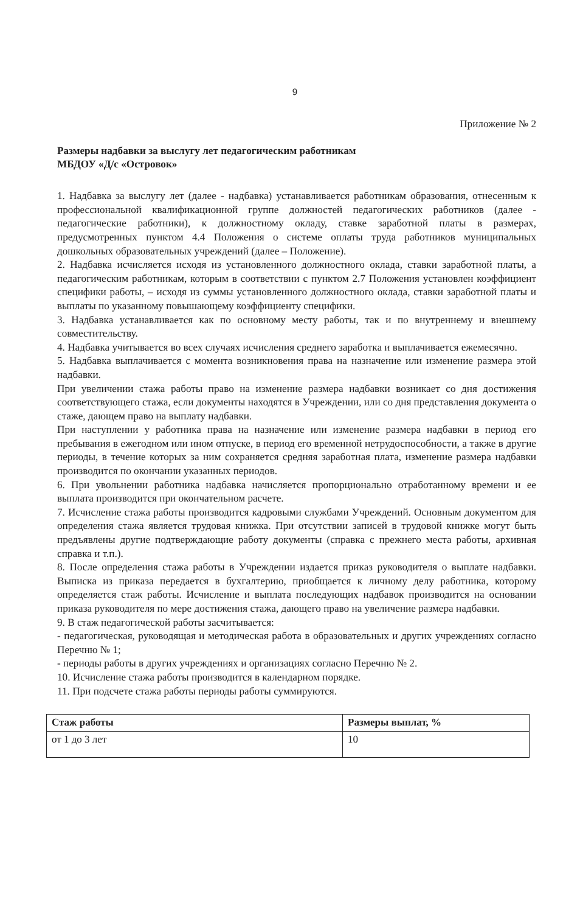9
Приложение № 2
Размеры надбавки за выслугу лет педагогическим работникам
МБДОУ «Д/с «Островок»
1. Надбавка за выслугу лет (далее - надбавка) устанавливается работникам образования, отнесенным к профессиональной квалификационной группе должностей педагогических работников (далее - педагогические работники), к должностному окладу, ставке заработной платы в размерах, предусмотренных пунктом 4.4 Положения о системе оплаты труда работников муниципальных дошкольных образовательных учреждений (далее – Положение).
2. Надбавка исчисляется исходя из установленного должностного оклада, ставки заработной платы, а педагогическим работникам, которым в соответствии с пунктом 2.7 Положения установлен коэффициент специфики работы, – исходя из суммы установленного должностного оклада, ставки заработной платы и выплаты по указанному повышающему коэффициенту специфики.
3. Надбавка устанавливается как по основному месту работы, так и по внутреннему и внешнему совместительству.
4. Надбавка учитывается во всех случаях исчисления среднего заработка и выплачивается ежемесячно.
5. Надбавка выплачивается с момента возникновения права на назначение или изменение размера этой надбавки.
При увеличении стажа работы право на изменение размера надбавки возникает со дня достижения соответствующего стажа, если документы находятся в Учреждении, или со дня представления документа о стаже, дающем право на выплату надбавки.
При наступлении у работника права на назначение или изменение размера надбавки в период его пребывания в ежегодном или ином отпуске, в период его временной нетрудоспособности, а также в другие периоды, в течение которых за ним сохраняется средняя заработная плата, изменение размера надбавки производится по окончании указанных периодов.
6. При увольнении работника надбавка начисляется пропорционально отработанному времени и ее выплата производится при окончательном расчете.
7. Исчисление стажа работы производится кадровыми службами Учреждений. Основным документом для определения стажа является трудовая книжка. При отсутствии записей в трудовой книжке могут быть предъявлены другие подтверждающие работу документы (справка с прежнего места работы, архивная справка и т.п.).
8. После определения стажа работы в Учреждении издается приказ руководителя о выплате надбавки. Выписка из приказа передается в бухгалтерию, приобщается к личному делу работника, которому определяется стаж работы. Исчисление и выплата последующих надбавок производится на основании приказа руководителя по мере достижения стажа, дающего право на увеличение размера надбавки.
9. В стаж педагогической работы засчитывается:
- педагогическая, руководящая и методическая работа в образовательных и других учреждениях согласно Перечню № 1;
- периоды работы в других учреждениях и организациях согласно Перечню № 2.
10. Исчисление стажа работы производится в календарном порядке.
11. При подсчете стажа работы периоды работы суммируются.
| Стаж работы | Размеры выплат, % |
| --- | --- |
| от 1 до 3 лет | 10 |